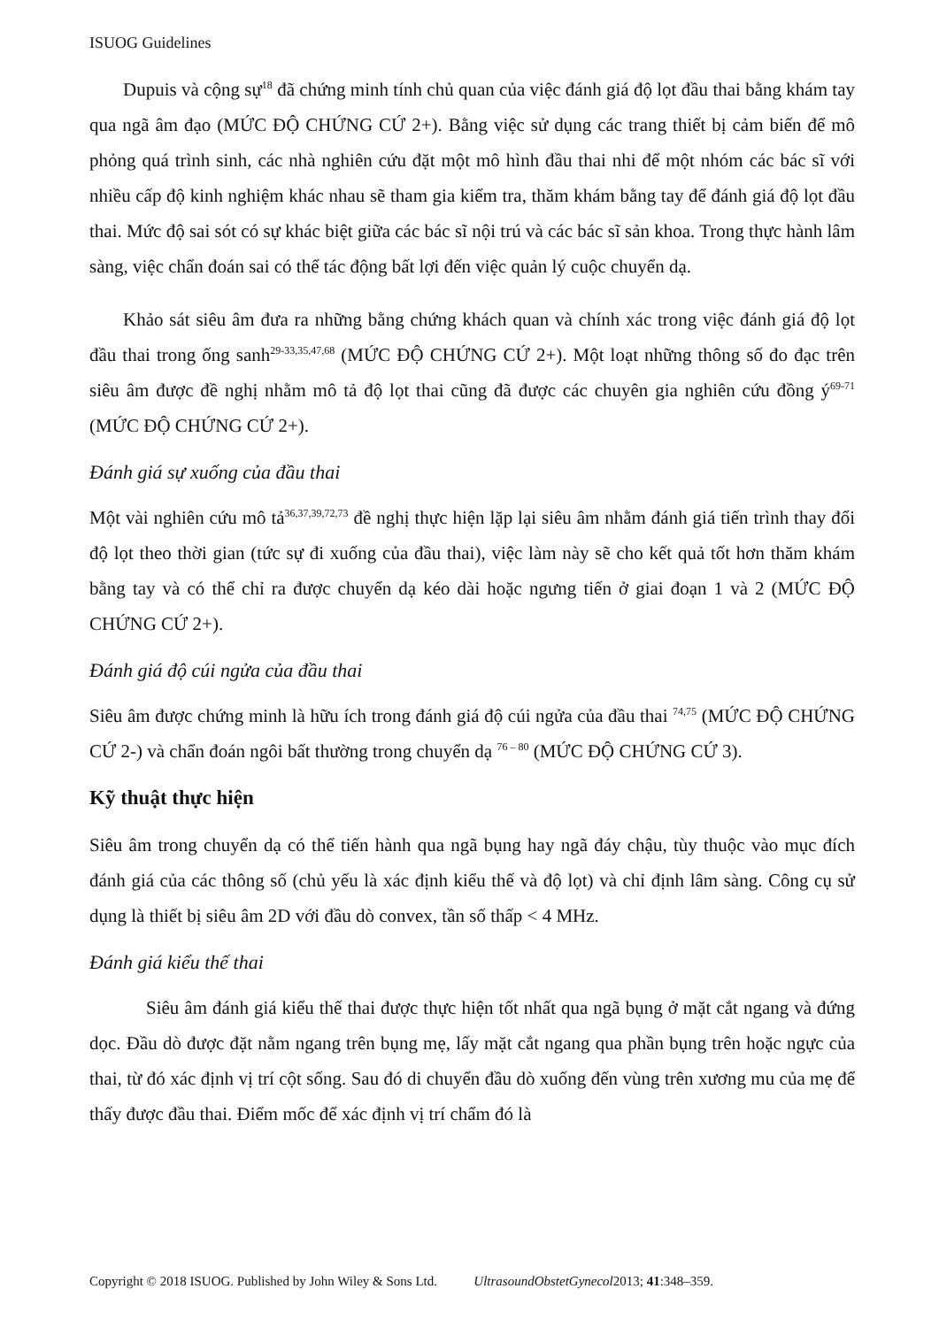ISUOG Guidelines
Dupuis và cộng sự<sup>18</sup> đã chứng minh tính chủ quan của việc đánh giá độ lọt đầu thai bằng khám tay qua ngã âm đạo (MỨC ĐỘ CHỨNG CỨ 2+). Bằng việc sử dụng các trang thiết bị cảm biến để mô phỏng quá trình sinh, các nhà nghiên cứu đặt một mô hình đầu thai nhi để một nhóm các bác sĩ với nhiều cấp độ kinh nghiệm khác nhau sẽ tham gia kiểm tra, thăm khám bằng tay để đánh giá độ lọt đầu thai. Mức độ sai sót có sự khác biệt giữa các bác sĩ nội trú và các bác sĩ sản khoa. Trong thực hành lâm sàng, việc chẩn đoán sai có thể tác động bất lợi đến việc quản lý cuộc chuyển dạ.
Khảo sát siêu âm đưa ra những bằng chứng khách quan và chính xác trong việc đánh giá độ lọt đầu thai trong ống sanh<sup>29-33,35,47,68</sup> (MỨC ĐỘ CHỨNG CỨ 2+). Một loạt những thông số đo đạc trên siêu âm được đề nghị nhằm mô tả độ lọt thai cũng đã được các chuyên gia nghiên cứu đồng ý<sup>69-71</sup> (MỨC ĐỘ CHỨNG CỨ 2+).
Đánh giá sự xuống của đầu thai
Một vài nghiên cứu mô tả<sup>36,37,39,72,73</sup> đề nghị thực hiện lặp lại siêu âm nhằm đánh giá tiến trình thay đổi độ lọt theo thời gian (tức sự đi xuống của đầu thai), việc làm này sẽ cho kết quả tốt hơn thăm khám bằng tay và có thể chỉ ra được chuyển dạ kéo dài hoặc ngưng tiến ở giai đoạn 1 và 2 (MỨC ĐỘ CHỨNG CỨ 2+).
Đánh giá độ cúi ngửa của đầu thai
Siêu âm được chứng minh là hữu ích trong đánh giá độ cúi ngửa của đầu thai <sup>74,75</sup> (MỨC ĐỘ CHỨNG CỨ 2-) và chẩn đoán ngôi bất thường trong chuyển dạ <sup>76 – 80</sup> (MỨC ĐỘ CHỨNG CỨ 3).
Kỹ thuật thực hiện
Siêu âm trong chuyển dạ có thể tiến hành qua ngã bụng hay ngã đáy chậu, tùy thuộc vào mục đích đánh giá của các thông số (chủ yếu là xác định kiểu thế và độ lọt) và chỉ định lâm sàng. Công cụ sử dụng là thiết bị siêu âm 2D với đầu dò convex, tần số thấp < 4 MHz.
Đánh giá kiểu thế thai
Siêu âm đánh giá kiểu thế thai được thực hiện tốt nhất qua ngã bụng ở mặt cắt ngang và đứng dọc. Đầu dò được đặt nằm ngang trên bụng mẹ, lấy mặt cắt ngang qua phần bụng trên hoặc ngực của thai, từ đó xác định vị trí cột sống. Sau đó di chuyển đầu dò xuống đến vùng trên xương mu của mẹ để thấy được đầu thai. Điểm mốc để xác định vị trí chẩm đó là
Copyright © 2018 ISUOG. Published by John Wiley & Sons Ltd. UltrasoundObstetGynecol2013; 41:348–359.